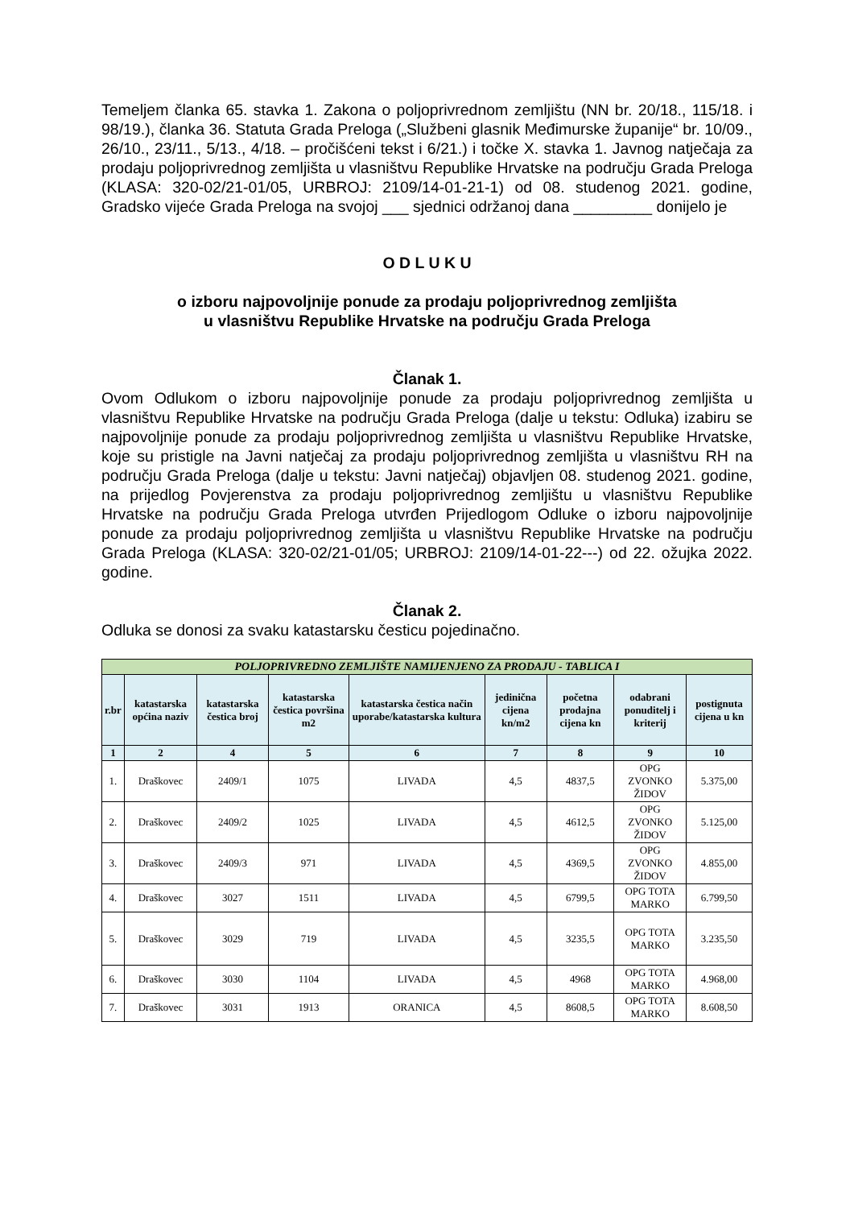Temeljem članka 65. stavka 1. Zakona o poljoprivrednom zemljištu (NN br. 20/18., 115/18. i 98/19.), članka 36. Statuta Grada Preloga („Službeni glasnik Međimurske županije“ br. 10/09., 26/10., 23/11., 5/13., 4/18. – pročišćeni tekst i 6/21.) i točke X. stavka 1. Javnog natječaja za prodaju poljoprivrednog zemljišta u vlasništvu Republike Hrvatske na području Grada Preloga (KLASA: 320-02/21-01/05, URBROJ: 2109/14-01-21-1) od 08. studenog 2021. godine, Gradsko vijeće Grada Preloga na svojoj ___ sjednici održanoj dana _________ donijelo je
O D L U K U
o izboru najpovoljnije ponude za prodaju poljoprivrednog zemljišta
u vlasništvu Republike Hrvatske na području Grada Preloga
Članak 1.
Ovom Odlukom o izboru najpovoljnije ponude za prodaju poljoprivrednog zemljišta u vlasništvu Republike Hrvatske na području Grada Preloga (dalje u tekstu: Odluka) izabiru se najpovoljnije ponude za prodaju poljoprivrednog zemljišta u vlasništvu Republike Hrvatske, koje su pristigle na Javni natječaj za prodaju poljoprivrednog zemljišta u vlasništvu RH na području Grada Preloga (dalje u tekstu: Javni natječaj) objavljen 08. studenog 2021. godine, na prijedlog Povjerenstva za prodaju poljoprivrednog zemljištu u vlasništvu Republike Hrvatske na području Grada Preloga utvrđen Prijedlogom Odluke o izboru najpovoljnije ponude za prodaju poljoprivrednog zemljišta u vlasništvu Republike Hrvatske na području Grada Preloga (KLASA: 320-02/21-01/05; URBROJ: 2109/14-01-22---) od 22. ožujka 2022. godine.
Članak 2.
Odluka se donosi za svaku katastarsku česticu pojedinačno.
| POLJOPRIVREDNO ZEMLJIŠTE NAMIJENJENO ZA PRODAJU - TABLICA I | | | | | | | | |
| r.br | katastarska općina naziv | katastarska čestica broj | katastarska čestica površina m2 | katastarska čestica način uporabe/katastarska kultura | jedinična cijena kn/m2 | početna prodajna cijena kn | odabrani ponuditelj i kriterij | postignuta cijena u kn |
| 1 | 2 | 4 | 5 | 6 | 7 | 8 | 9 | 10 |
| 1. | Draškovec | 2409/1 | 1075 | LIVADA | 4,5 | 4837,5 | OPG ZVONKO ŽIDOV | 5.375,00 |
| 2. | Draškovec | 2409/2 | 1025 | LIVADA | 4,5 | 4612,5 | OPG ZVONKO ŽIDOV | 5.125,00 |
| 3. | Draškovec | 2409/3 | 971 | LIVADA | 4,5 | 4369,5 | OPG ZVONKO ŽIDOV | 4.855,00 |
| 4. | Draškovec | 3027 | 1511 | LIVADA | 4,5 | 6799,5 | OPG TOTA MARKO | 6.799,50 |
| 5. | Draškovec | 3029 | 719 | LIVADA | 4,5 | 3235,5 | OPG TOTA MARKO | 3.235,50 |
| 6. | Draškovec | 3030 | 1104 | LIVADA | 4,5 | 4968 | OPG TOTA MARKO | 4.968,00 |
| 7. | Draškovec | 3031 | 1913 | ORANICA | 4,5 | 8608,5 | OPG TOTA MARKO | 8.608,50 |